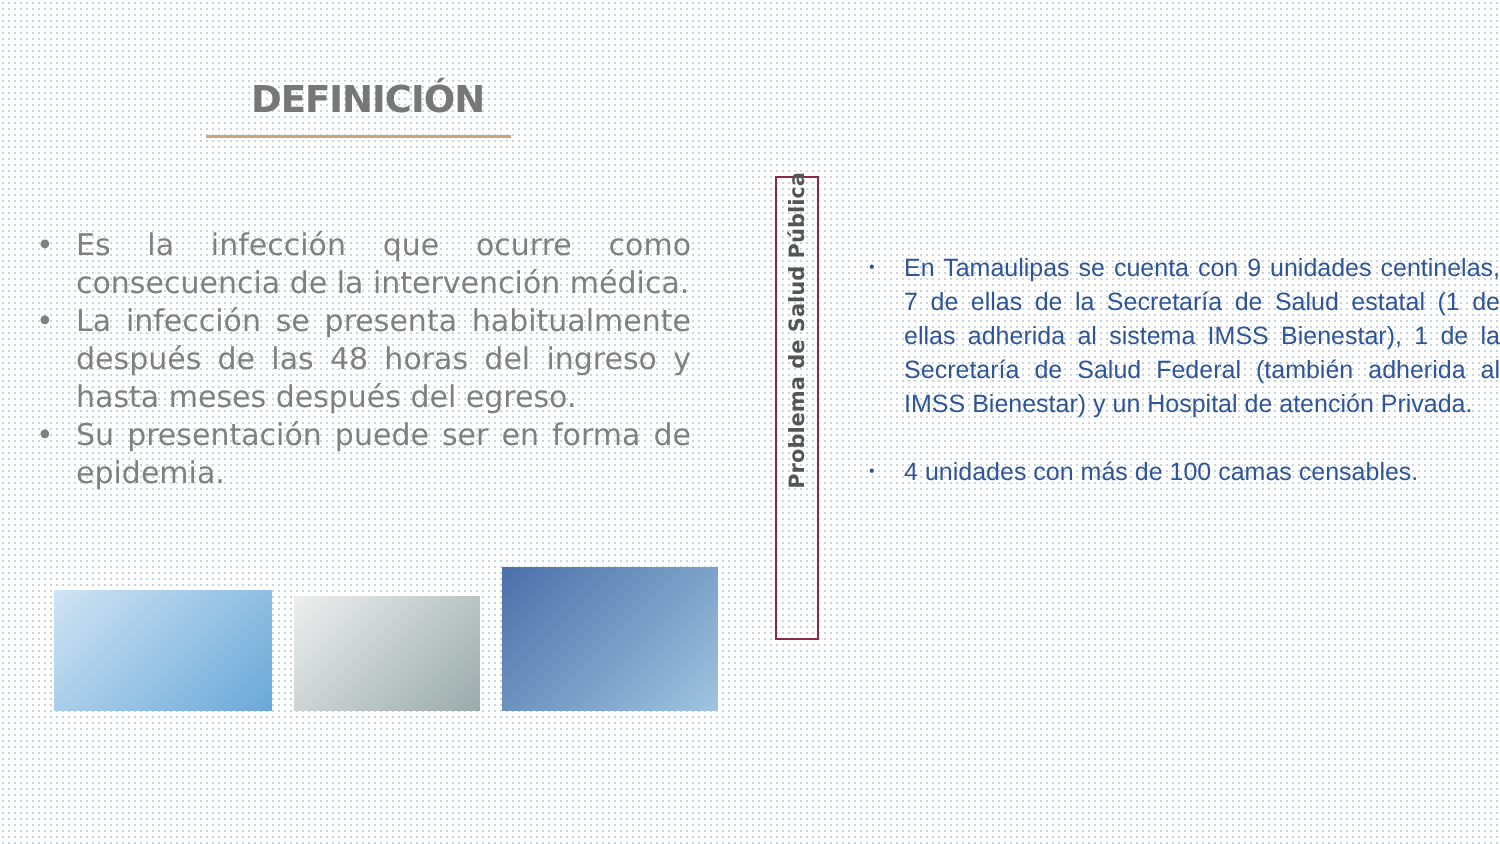DEFINICIÓN
• Es la infección que ocurre como consecuencia de la intervención médica.
• La infección se presenta habitualmente después de las 48 horas del ingreso y hasta meses después del egreso.
• Su presentación puede ser en forma de epidemia.
Problema de Salud Pública
• En Tamaulipas se cuenta con 9 unidades centinelas, 7 de ellas de la Secretaría de Salud estatal (1 de ellas adherida al sistema IMSS Bienestar), 1 de la Secretaría de Salud Federal (también adherida al IMSS Bienestar) y un Hospital de atención Privada.
• 4 unidades con más de 100 camas censables.